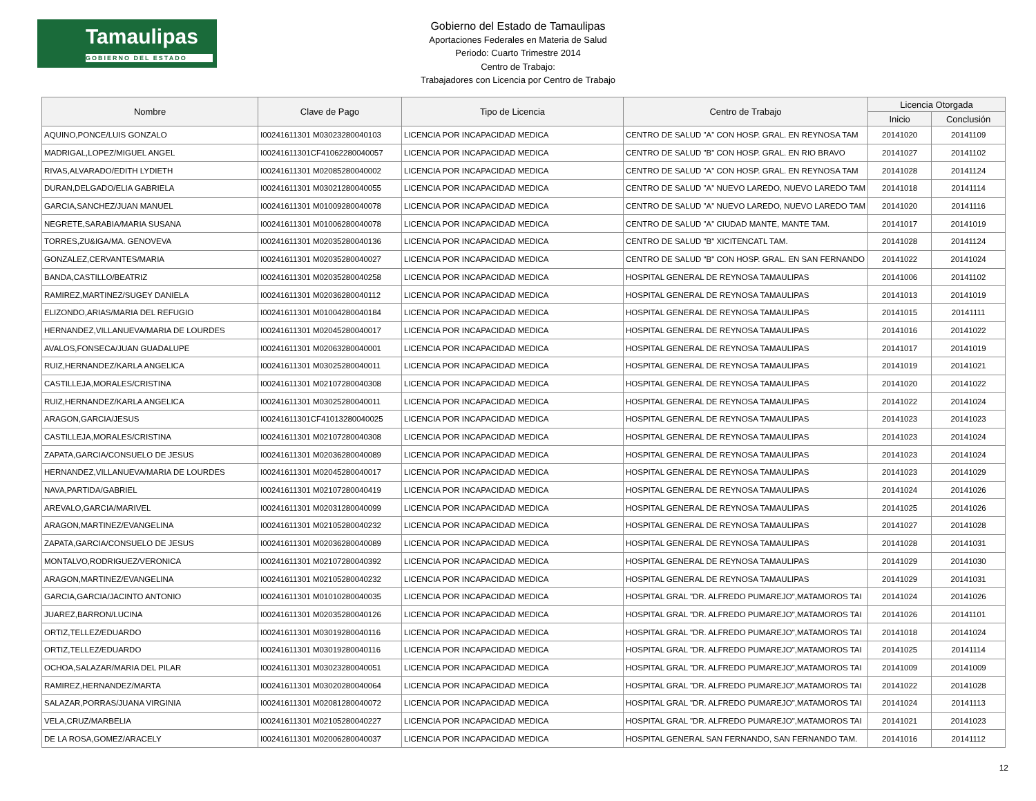Tamaulipas
GOBIERNO DEL ESTADO
Gobierno del Estado de Tamaulipas
Aportaciones Federales en Materia de Salud
Periodo: Cuarto Trimestre 2014
Centro de Trabajo:
Trabajadores con Licencia por Centro de Trabajo
| Nombre | Clave de Pago | Tipo de Licencia | Centro de Trabajo | Licencia Otorgada | |
| --- | --- | --- | --- | --- | --- |
| | | | | Inicio | Conclusión |
| AQUINO,PONCE/LUIS GONZALO | I00241611301 M03023280040103 | LICENCIA POR INCAPACIDAD MEDICA | CENTRO DE SALUD "A" CON HOSP. GRAL. EN REYNOSA TAM | 20141020 | 20141109 |
| MADRIGAL,LOPEZ/MIGUEL ANGEL | I00241611301CF41062280040057 | LICENCIA POR INCAPACIDAD MEDICA | CENTRO DE SALUD "B" CON HOSP. GRAL. EN RIO BRAVO | 20141027 | 20141102 |
| RIVAS,ALVARADO/EDITH LYDIETH | I00241611301 M02085280040002 | LICENCIA POR INCAPACIDAD MEDICA | CENTRO DE SALUD "A" CON HOSP. GRAL. EN REYNOSA TAM | 20141028 | 20141124 |
| DURAN,DELGADO/ELIA GABRIELA | I00241611301 M03021280040055 | LICENCIA POR INCAPACIDAD MEDICA | CENTRO DE SALUD "A" NUEVO LAREDO, NUEVO LAREDO TAM | 20141018 | 20141114 |
| GARCIA,SANCHEZ/JUAN MANUEL | I00241611301 M01009280040078 | LICENCIA POR INCAPACIDAD MEDICA | CENTRO DE SALUD "A" NUEVO LAREDO, NUEVO LAREDO TAM | 20141020 | 20141116 |
| NEGRETE,SARABIA/MARIA SUSANA | I00241611301 M01006280040078 | LICENCIA POR INCAPACIDAD MEDICA | CENTRO DE SALUD "A" CIUDAD MANTE, MANTE TAM. | 20141017 | 20141019 |
| TORRES,ZU&IGA/MA. GENOVEVA | I00241611301 M02035280040136 | LICENCIA POR INCAPACIDAD MEDICA | CENTRO DE SALUD "B" XICITENCATL TAM. | 20141028 | 20141124 |
| GONZALEZ,CERVANTES/MARIA | I00241611301 M02035280040027 | LICENCIA POR INCAPACIDAD MEDICA | CENTRO DE SALUD "B" CON HOSP. GRAL. EN SAN FERNANDO | 20141022 | 20141024 |
| BANDA,CASTILLO/BEATRIZ | I00241611301 M02035280040258 | LICENCIA POR INCAPACIDAD MEDICA | HOSPITAL GENERAL DE REYNOSA TAMAULIPAS | 20141006 | 20141102 |
| RAMIREZ,MARTINEZ/SUGEY DANIELA | I00241611301 M02036280040112 | LICENCIA POR INCAPACIDAD MEDICA | HOSPITAL GENERAL DE REYNOSA TAMAULIPAS | 20141013 | 20141019 |
| ELIZONDO,ARIAS/MARIA DEL REFUGIO | I00241611301 M01004280040184 | LICENCIA POR INCAPACIDAD MEDICA | HOSPITAL GENERAL DE REYNOSA TAMAULIPAS | 20141015 | 20141111 |
| HERNANDEZ,VILLANUEVA/MARIA DE LOURDES | I00241611301 M02045280040017 | LICENCIA POR INCAPACIDAD MEDICA | HOSPITAL GENERAL DE REYNOSA TAMAULIPAS | 20141016 | 20141022 |
| AVALOS,FONSECA/JUAN GUADALUPE | I00241611301 M02063280040001 | LICENCIA POR INCAPACIDAD MEDICA | HOSPITAL GENERAL DE REYNOSA TAMAULIPAS | 20141017 | 20141019 |
| RUIZ,HERNANDEZ/KARLA ANGELICA | I00241611301 M03025280040011 | LICENCIA POR INCAPACIDAD MEDICA | HOSPITAL GENERAL DE REYNOSA TAMAULIPAS | 20141019 | 20141021 |
| CASTILLEJA,MORALES/CRISTINA | I00241611301 M02107280040308 | LICENCIA POR INCAPACIDAD MEDICA | HOSPITAL GENERAL DE REYNOSA TAMAULIPAS | 20141020 | 20141022 |
| RUIZ,HERNANDEZ/KARLA ANGELICA | I00241611301 M03025280040011 | LICENCIA POR INCAPACIDAD MEDICA | HOSPITAL GENERAL DE REYNOSA TAMAULIPAS | 20141022 | 20141024 |
| ARAGON,GARCIA/JESUS | I00241611301CF41013280040025 | LICENCIA POR INCAPACIDAD MEDICA | HOSPITAL GENERAL DE REYNOSA TAMAULIPAS | 20141023 | 20141023 |
| CASTILLEJA,MORALES/CRISTINA | I00241611301 M02107280040308 | LICENCIA POR INCAPACIDAD MEDICA | HOSPITAL GENERAL DE REYNOSA TAMAULIPAS | 20141023 | 20141024 |
| ZAPATA,GARCIA/CONSUELO DE JESUS | I00241611301 M02036280040089 | LICENCIA POR INCAPACIDAD MEDICA | HOSPITAL GENERAL DE REYNOSA TAMAULIPAS | 20141023 | 20141024 |
| HERNANDEZ,VILLANUEVA/MARIA DE LOURDES | I00241611301 M02045280040017 | LICENCIA POR INCAPACIDAD MEDICA | HOSPITAL GENERAL DE REYNOSA TAMAULIPAS | 20141023 | 20141029 |
| NAVA,PARTIDA/GABRIEL | I00241611301 M02107280040419 | LICENCIA POR INCAPACIDAD MEDICA | HOSPITAL GENERAL DE REYNOSA TAMAULIPAS | 20141024 | 20141026 |
| AREVALO,GARCIA/MARIVEL | I00241611301 M02031280040099 | LICENCIA POR INCAPACIDAD MEDICA | HOSPITAL GENERAL DE REYNOSA TAMAULIPAS | 20141025 | 20141026 |
| ARAGON,MARTINEZ/EVANGELINA | I00241611301 M02105280040232 | LICENCIA POR INCAPACIDAD MEDICA | HOSPITAL GENERAL DE REYNOSA TAMAULIPAS | 20141027 | 20141028 |
| ZAPATA,GARCIA/CONSUELO DE JESUS | I00241611301 M02036280040089 | LICENCIA POR INCAPACIDAD MEDICA | HOSPITAL GENERAL DE REYNOSA TAMAULIPAS | 20141028 | 20141031 |
| MONTALVO,RODRIGUEZ/VERONICA | I00241611301 M02107280040392 | LICENCIA POR INCAPACIDAD MEDICA | HOSPITAL GENERAL DE REYNOSA TAMAULIPAS | 20141029 | 20141030 |
| ARAGON,MARTINEZ/EVANGELINA | I00241611301 M02105280040232 | LICENCIA POR INCAPACIDAD MEDICA | HOSPITAL GENERAL DE REYNOSA TAMAULIPAS | 20141029 | 20141031 |
| GARCIA,GARCIA/JACINTO ANTONIO | I00241611301 M01010280040035 | LICENCIA POR INCAPACIDAD MEDICA | HOSPITAL GRAL "DR. ALFREDO PUMAREJO",MATAMOROS TAI | 20141024 | 20141026 |
| JUAREZ,BARRON/LUCINA | I00241611301 M02035280040126 | LICENCIA POR INCAPACIDAD MEDICA | HOSPITAL GRAL "DR. ALFREDO PUMAREJO",MATAMOROS TAI | 20141026 | 20141101 |
| ORTIZ,TELLEZ/EDUARDO | I00241611301 M03019280040116 | LICENCIA POR INCAPACIDAD MEDICA | HOSPITAL GRAL "DR. ALFREDO PUMAREJO",MATAMOROS TAI | 20141018 | 20141024 |
| ORTIZ,TELLEZ/EDUARDO | I00241611301 M03019280040116 | LICENCIA POR INCAPACIDAD MEDICA | HOSPITAL GRAL "DR. ALFREDO PUMAREJO",MATAMOROS TAI | 20141025 | 20141114 |
| OCHOA,SALAZAR/MARIA DEL PILAR | I00241611301 M03023280040051 | LICENCIA POR INCAPACIDAD MEDICA | HOSPITAL GRAL "DR. ALFREDO PUMAREJO",MATAMOROS TAI | 20141009 | 20141009 |
| RAMIREZ,HERNANDEZ/MARTA | I00241611301 M03020280040064 | LICENCIA POR INCAPACIDAD MEDICA | HOSPITAL GRAL "DR. ALFREDO PUMAREJO",MATAMOROS TAI | 20141022 | 20141028 |
| SALAZAR,PORRAS/JUANA VIRGINIA | I00241611301 M02081280040072 | LICENCIA POR INCAPACIDAD MEDICA | HOSPITAL GRAL "DR. ALFREDO PUMAREJO",MATAMOROS TAI | 20141024 | 20141113 |
| VELA,CRUZ/MARBELIA | I00241611301 M02105280040227 | LICENCIA POR INCAPACIDAD MEDICA | HOSPITAL GRAL "DR. ALFREDO PUMAREJO",MATAMOROS TAI | 20141021 | 20141023 |
| DE LA ROSA,GOMEZ/ARACELY | I00241611301 M02006280040037 | LICENCIA POR INCAPACIDAD MEDICA | HOSPITAL GENERAL SAN FERNANDO, SAN FERNANDO TAM. | 20141016 | 20141112 |
12